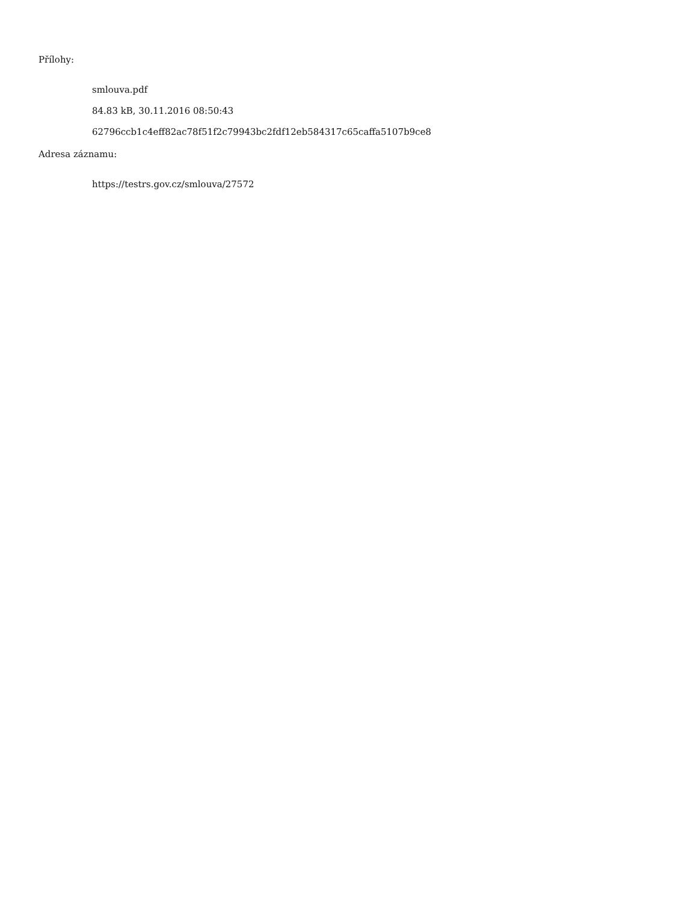Přílohy:
smlouva.pdf
84.83 kB, 30.11.2016 08:50:43
62796ccb1c4eff82ac78f51f2c79943bc2fdf12eb584317c65caffa5107b9ce8
Adresa záznamu:
https://testrs.gov.cz/smlouva/27572